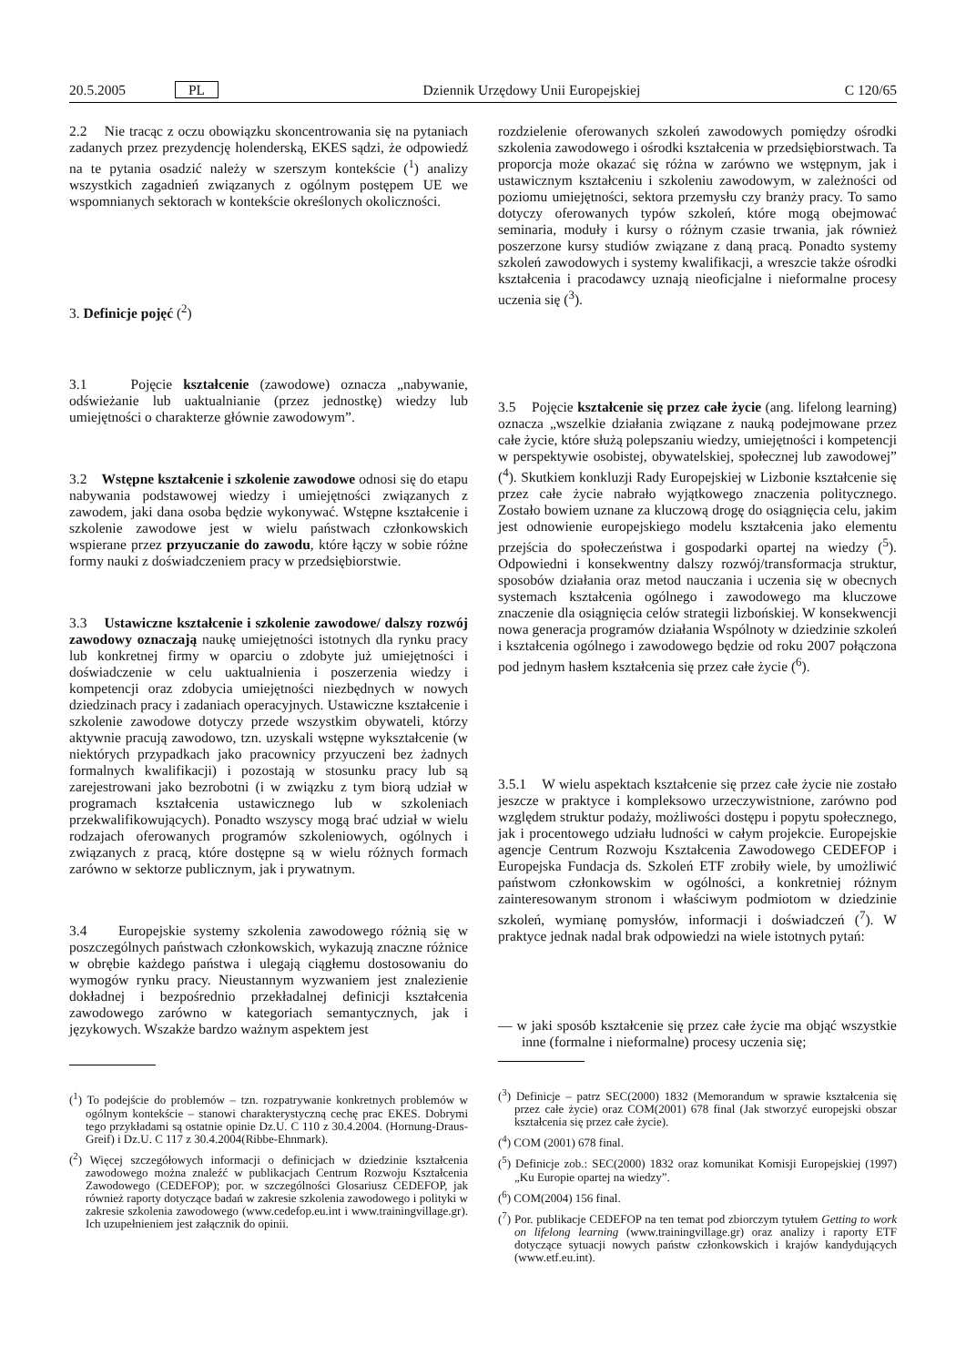20.5.2005 PL Dziennik Urzędowy Unii Europejskiej C 120/65
2.2 Nie tracąc z oczu obowiązku skoncentrowania się na pytaniach zadanych przez prezydencję holenderską, EKES sądzi, że odpowiedź na te pytania osadzić należy w szerszym kontekście (<sup>1</sup>) analizy wszystkich zagadnień związanych z ogólnym postępem UE we wspomnianych sektorach w kontekście określonych okoliczności.
3. Definicje pojęć (<sup>2</sup>)
3.1 Pojęcie kształcenie (zawodowe) oznacza „nabywanie, odświeżanie lub uaktualnianie (przez jednostkę) wiedzy lub umiejętności o charakterze głównie zawodowym”.
3.2 Wstępne kształcenie i szkolenie zawodowe odnosi się do etapu nabywania podstawowej wiedzy i umiejętności związanych z zawodem, jaki dana osoba będzie wykonywać. Wstępne kształcenie i szkolenie zawodowe jest w wielu państwach członkowskich wspierane przez przyuczanie do zawodu, które łączy w sobie różne formy nauki z doświadczeniem pracy w przedsiębiorstwie.
3.3 Ustawiczne kształcenie i szkolenie zawodowe/ dalszy rozwój zawodowy oznaczają naukę umiejętności istotnych dla rynku pracy lub konkretnej firmy w oparciu o zdobyte już umiejętności i doświadczenie w celu uaktualnienia i poszerzenia wiedzy i kompetencji oraz zdobycia umiejętności niezbędnych w nowych dziedzinach pracy i zadaniach operacyjnych. Ustawiczne kształcenie i szkolenie zawodowe dotyczy przede wszystkim obywateli, którzy aktywnie pracują zawodowo, tzn. uzyskali wstępne wykształcenie (w niektórych przypadkach jako pracownicy przyuczeni bez żadnych formalnych kwalifikacji) i pozostają w stosunku pracy lub są zarejestrowani jako bezrobotni (i w związku z tym biorą udział w programach kształcenia ustawicznego lub w szkoleniach przekwalifikowujących). Ponadto wszyscy mogą brać udział w wielu rodzajach oferowanych programów szkoleniowych, ogólnych i związanych z pracą, które dostępne są w wielu różnych formach zarówno w sektorze publicznym, jak i prywatnym.
3.4 Europejskie systemy szkolenia zawodowego różnią się w poszczególnych państwach członkowskich, wykazują znaczne różnice w obrębie każdego państwa i ulegają ciągłemu dostosowaniu do wymogów rynku pracy. Nieustannym wyzwaniem jest znalezienie dokładnej i bezpośrednio przekładalnej definicji kształcenia zawodowego zarówno w kategoriach semantycznych, jak i językowych. Wszakże bardzo ważnym aspektem jest
(<sup>1</sup>) To podejście do problemów – tzn. rozpatrywanie konkretnych problemów w ogólnym kontekście – stanowi charakterystyczną cechę prac EKES. Dobrymi tego przykładami są ostatnie opinie Dz.U. C 110 z 30.4.2004. (Hornung-Draus-Greif) i Dz.U. C 117 z 30.4.2004(Ribbe-Ehnmark).
(<sup>2</sup>) Więcej szczegółowych informacji o definicjach w dziedzinie kształcenia zawodowego można znaleźć w publikacjach Centrum Rozwoju Kształcenia Zawodowego (CEDEFOP); por. w szczególności Glosariusz CEDEFOP, jak również raporty dotyczące badań w zakresie szkolenia zawodowego i polityki w zakresie szkolenia zawodowego (www.cedefop.eu.int i www.trainingvillage.gr). Ich uzupełnieniem jest załącznik do opinii.
rozdzielenie oferowanych szkoleń zawodowych pomiędzy ośrodki szkolenia zawodowego i ośrodki kształcenia w przedsiębiorstwach. Ta proporcja może okazać się różna w zarówno we wstępnym, jak i ustawicznym kształceniu i szkoleniu zawodowym, w zależności od poziomu umiejętności, sektora przemysłu czy branży pracy. To samo dotyczy oferowanych typów szkoleń, które mogą obejmować seminaria, moduły i kursy o różnym czasie trwania, jak również poszerzone kursy studiów związane z daną pracą. Ponadto systemy szkoleń zawodowych i systemy kwalifikacji, a wreszcie także ośrodki kształcenia i pracodawcy uznają nieoficjalne i nieformalne procesy uczenia się (<sup>3</sup>).
3.5 Pojęcie kształcenie się przez całe życie (ang. lifelong learning) oznacza „wszelkie działania związane z nauką podejmowane przez całe życie, które służą polepszaniu wiedzy, umiejętności i kompetencji w perspektywie osobistej, obywatelskiej, społecznej lub zawodowej” (<sup>4</sup>). Skutkiem konkluzji Rady Europejskiej w Lizbonie kształcenie się przez całe życie nabrało wyjątkowego znaczenia politycznego. Zostało bowiem uznane za kluczową drogę do osiągnięcia celu, jakim jest odnowienie europejskiego modelu kształcenia jako elementu przejścia do społeczeństwa i gospodarki opartej na wiedzy (<sup>5</sup>). Odpowiedni i konsekwentny dalszy rozwój/transformacja struktur, sposobów działania oraz metod nauczania i uczenia się w obecnych systemach kształcenia ogólnego i zawodowego ma kluczowe znaczenie dla osiągnięcia celów strategii lizbońskiej. W konsekwencji nowa generacja programów działania Wspólnoty w dziedzinie szkoleń i kształcenia ogólnego i zawodowego będzie od roku 2007 połączona pod jednym hasłem kształcenia się przez całe życie (<sup>6</sup>).
3.5.1 W wielu aspektach kształcenie się przez całe życie nie zostało jeszcze w praktyce i kompleksowo urzeczywistnione, zarówno pod względem struktur podaży, możliwości dostępu i popytu społecznego, jak i procentowego udziału ludności w całym projekcie. Europejskie agencje Centrum Rozwoju Kształcenia Zawodowego CEDEFOP i Europejska Fundacja ds. Szkoleń ETF zrobiły wiele, by umożliwić państwom członkowskim w ogólności, a konkretniej różnym zainteresowanym stronom i właściwym podmiotom w dziedzinie szkoleń, wymianę pomysłów, informacji i doświadczeń (<sup>7</sup>). W praktyce jednak nadal brak odpowiedzi na wiele istotnych pytań:
— w jaki sposób kształcenie się przez całe życie ma objąć wszystkie inne (formalne i nieformalne) procesy uczenia się;
(<sup>3</sup>) Definicje – patrz SEC(2000) 1832 (Memorandum w sprawie kształcenia się przez całe życie) oraz COM(2001) 678 final (Jak stworzyć europejski obszar kształcenia się przez całe życie).
(<sup>4</sup>) COM (2001) 678 final.
(<sup>5</sup>) Definicje zob.: SEC(2000) 1832 oraz komunikat Komisji Europejskiej (1997) „Ku Europie opartej na wiedzy”.
(<sup>6</sup>) COM(2004) 156 final.
(<sup>7</sup>) Por. publikacje CEDEFOP na ten temat pod zbiorczym tytułem Getting to work on lifelong learning (www.trainingvillage.gr) oraz analizy i raporty ETF dotyczące sytuacji nowych państw członkowskich i krajów kandydujących (www.etf.eu.int).